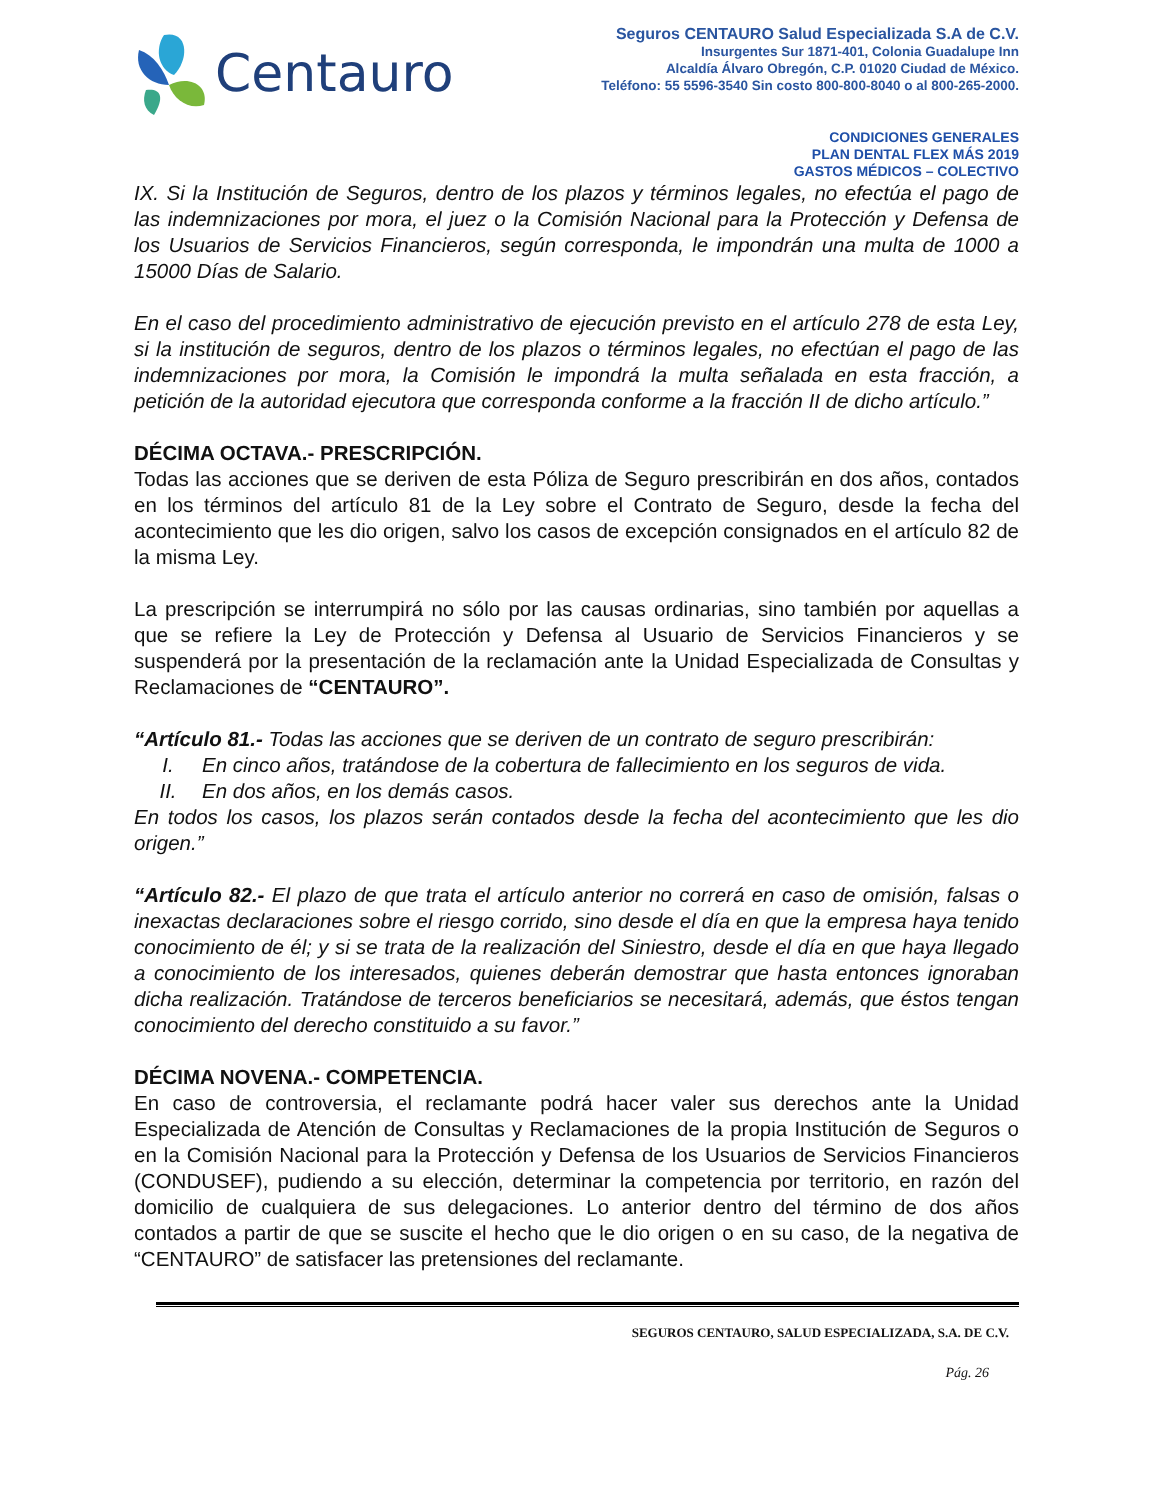Centauro
Seguros CENTAURO Salud Especializada S.A de C.V.
Insurgentes Sur 1871-401, Colonia Guadalupe Inn
Alcaldía Álvaro Obregón, C.P. 01020 Ciudad de México.
Teléfono: 55 5596-3540 Sin costo 800-800-8040 o al 800-265-2000.
CONDICIONES GENERALES
PLAN DENTAL FLEX MÁS 2019
GASTOS MÉDICOS – COLECTIVO
IX. Si la Institución de Seguros, dentro de los plazos y términos legales, no efectúa el pago de las indemnizaciones por mora, el juez o la Comisión Nacional para la Protección y Defensa de los Usuarios de Servicios Financieros, según corresponda, le impondrán una multa de 1000 a 15000 Días de Salario.
En el caso del procedimiento administrativo de ejecución previsto en el artículo 278 de esta Ley, si la institución de seguros, dentro de los plazos o términos legales, no efectúan el pago de las indemnizaciones por mora, la Comisión le impondrá la multa señalada en esta fracción, a petición de la autoridad ejecutora que corresponda conforme a la fracción II de dicho artículo.”
DÉCIMA OCTAVA.- PRESCRIPCIÓN.
Todas las acciones que se deriven de esta Póliza de Seguro prescribirán en dos años, contados en los términos del artículo 81 de la Ley sobre el Contrato de Seguro, desde la fecha del acontecimiento que les dio origen, salvo los casos de excepción consignados en el artículo 82 de la misma Ley.
La prescripción se interrumpirá no sólo por las causas ordinarias, sino también por aquellas a que se refiere la Ley de Protección y Defensa al Usuario de Servicios Financieros y se suspenderá por la presentación de la reclamación ante la Unidad Especializada de Consultas y Reclamaciones de “CENTAURO”.
“Artículo 81.- Todas las acciones que se deriven de un contrato de seguro prescribirán:
I. En cinco años, tratándose de la cobertura de fallecimiento en los seguros de vida.
II. En dos años, en los demás casos.
En todos los casos, los plazos serán contados desde la fecha del acontecimiento que les dio origen.”
“Artículo 82.- El plazo de que trata el artículo anterior no correrá en caso de omisión, falsas o inexactas declaraciones sobre el riesgo corrido, sino desde el día en que la empresa haya tenido conocimiento de él; y si se trata de la realización del Siniestro, desde el día en que haya llegado a conocimiento de los interesados, quienes deberán demostrar que hasta entonces ignoraban dicha realización. Tratándose de terceros beneficiarios se necesitará, además, que éstos tengan conocimiento del derecho constituido a su favor.”
DÉCIMA NOVENA.- COMPETENCIA.
En caso de controversia, el reclamante podrá hacer valer sus derechos ante la Unidad Especializada de Atención de Consultas y Reclamaciones de la propia Institución de Seguros o en la Comisión Nacional para la Protección y Defensa de los Usuarios de Servicios Financieros (CONDUSEF), pudiendo a su elección, determinar la competencia por territorio, en razón del domicilio de cualquiera de sus delegaciones. Lo anterior dentro del término de dos años contados a partir de que se suscite el hecho que le dio origen o en su caso, de la negativa de “CENTAURO” de satisfacer las pretensiones del reclamante.
SEGUROS CENTAURO, SALUD ESPECIALIZADA, S.A. DE C.V.
Pág. 26